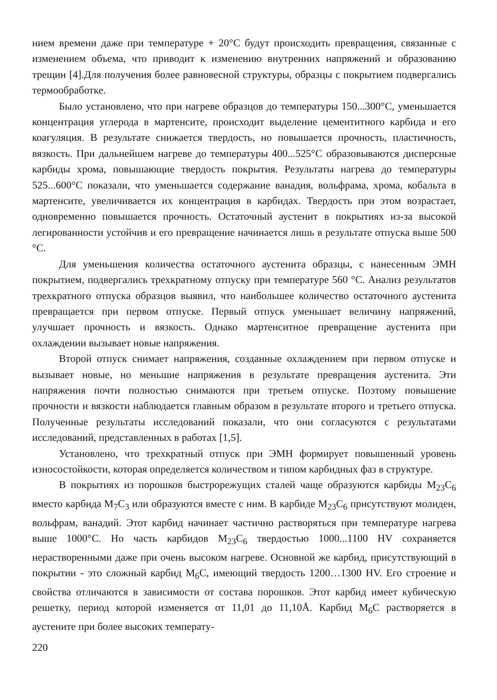нием времени даже при температуре + 20°С будут происходить превращения, связанные с изменением объема, что приводит к изменению внутренних напряжений и образованию трещин [4].Для получения более равновесной структуры, образцы с покрытием подвергались термообработке.
Было установлено, что при нагреве образцов до температуры 150...300°С, уменьшается концентрация углерода в мартенсите, происходит выделение цементитного карбида и его коагуляция. В результате снижается твердость, но повышается прочность, пластичность, вязкость. При дальнейшем нагреве до температуры 400...525°С образовываются дисперсные карбиды хрома, повышающие твердость покрытия. Результаты нагрева до температуры 525...600°С показали, что уменьшается содержание ванадия, вольфрама, хрома, кобальта в мартенсите, увеличивается их концентрация в карбидах. Твердость при этом возрастает, одновременно повышается прочность. Остаточный аустенит в покрытиях из-за высокой легированности устойчив и его превращение начинается лишь в результате отпуска выше 500 °С.
Для уменьшения количества остаточного аустенита образцы, с нанесенным ЭМН покрытием, подвергались трехкратному отпуску при температуре 560 °С. Анализ результатов трехкратного отпуска образцов выявил, что наибольшее количество остаточного аустенита превращается при первом отпуске. Первый отпуск уменьшает величину напряжений, улучшает прочность и вязкость. Однако мартенситное превращение аустенита при охлаждении вызывает новые напряжения.
Второй отпуск снимает напряжения, созданные охлаждением при первом отпуске и вызывает новые, но меньшие напряжения в результате превращения аустенита. Эти напряжения почти полностью снимаются при третьем отпуске. Поэтому повышение прочности и вязкости наблюдается главным образом в результате второго и третьего отпуска. Полученные результаты исследований показали, что они согласуются с результатами исследований, представленных в работах [1,5].
Установлено, что трехкратный отпуск при ЭМН формирует повышенный уровень износостойкости, которая определяется количеством и типом карбидных фаз в структуре.
В покрытиях из порошков быстрорежущих сталей чаще образуются карбиды M<sub>23</sub>C<sub>6</sub> вместо карбида M<sub>7</sub>C<sub>3</sub> или образуются вместе с ним. В карбиде M<sub>23</sub>C<sub>6</sub> присутствуют молиден, вольфрам, ванадий. Этот карбид начинает частично растворяться при температуре нагрева выше 1000°С. Но часть карбидов M<sub>23</sub>C<sub>6</sub> твердостью 1000...1100 HV сохраняется нерастворенными даже при очень высоком нагреве. Основной же карбид, присутствующий в покрытии - это сложный карбид M<sub>6</sub>C, имеющий твердость 1200…1300 HV. Его строение и свойства отличаются в зависимости от состава порошков. Этот карбид имеет кубическую решетку, период которой изменяется от 11,01 до 11,10Å. Карбид M<sub>6</sub>C растворяется в аустените при более высоких температу-
220